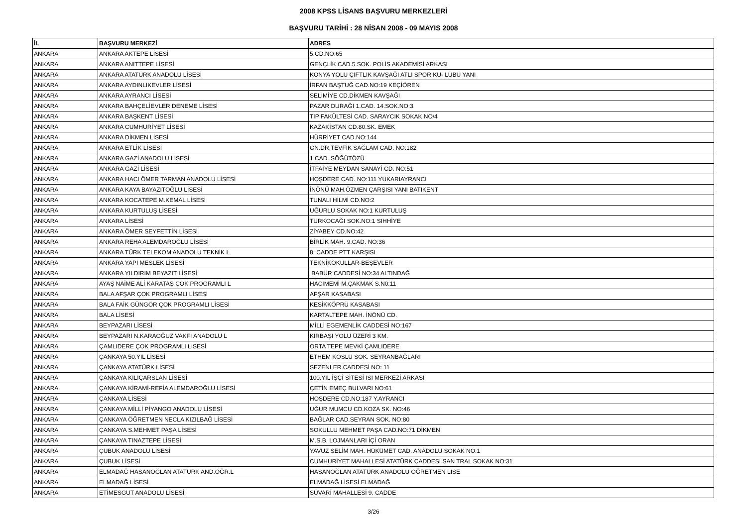2008 KPSS LİSANS BAŞVURU MERKEZLERİ
BAŞVURU TARİHİ : 28 NİSAN 2008 - 09 MAYIS 2008
| İL | BAŞVURU MERKEZİ | ADRES |
| --- | --- | --- |
| ANKARA | ANKARA AKTEPE LİSESİ | 5.CD.NO:65 |
| ANKARA | ANKARA ANITTEPE LİSESİ | GENÇLİK CAD.5.SOK. POLİS AKADEMİSİ ARKASI |
| ANKARA | ANKARA ATATÜRK ANADOLU LİSESİ | KONYA YOLU ÇIFTLIK KAVŞAĞI ATLI SPOR KU- LÜBÜ YANI |
| ANKARA | ANKARA AYDINLIKEVLER LİSESİ | İRFAN BAŞTUĞ CAD.NO:19 KEÇİÖREN |
| ANKARA | ANKARA AYRANCI LİSESİ | SELİMİYE CD.DİKMEN KAVŞAĞI |
| ANKARA | ANKARA BAHÇELİEVLER DENEME LİSESİ | PAZAR DURAĞI 1.CAD. 14.SOK.NO:3 |
| ANKARA | ANKARA BAŞKENT LİSESİ | TIP FAKÜLTESİ CAD. SARAYCIK SOKAK NO/4 |
| ANKARA | ANKARA CUMHURİYET LİSESİ | KAZAKİSTAN CD.80.SK. EMEK |
| ANKARA | ANKARA DİKMEN LİSESİ | HÜRRİYET CAD.NO:144 |
| ANKARA | ANKARA ETLİK LİSESİ | GN.DR.TEVFİK SAĞLAM CAD. NO:182 |
| ANKARA | ANKARA GAZİ ANADOLU LİSESİ | 1.CAD. SÖĞÜTÖZÜ |
| ANKARA | ANKARA GAZİ LİSESİ | İTFAİYE MEYDAN SANAYİ CD. NO:51 |
| ANKARA | ANKARA HACI ÖMER TARMAN ANADOLU LİSESİ | HOŞDERE CAD. NO:111 YUKARIAYRANCI |
| ANKARA | ANKARA KAYA BAYAZITOĞLU LİSESİ | İNÖNÜ MAH.ÖZMEN ÇARŞISI YANI BATIKENT |
| ANKARA | ANKARA KOCATEPE M.KEMAL LİSESİ | TUNALI HİLMİ CD.NO:2 |
| ANKARA | ANKARA KURTULUŞ LİSESİ | UĞURLU SOKAK NO:1 KURTULUŞ |
| ANKARA | ANKARA LİSESİ | TÜRKOCAĞI SOK.NO:1 SIHHİYE |
| ANKARA | ANKARA ÖMER SEYFETTİN LİSESİ | ZİYABEY CD.NO:42 |
| ANKARA | ANKARA REHA ALEMDAROĞLU LİSESİ | BİRLİK MAH. 9.CAD. NO:36 |
| ANKARA | ANKARA TÜRK TELEKOM ANADOLU TEKNİK L | 8. CADDE PTT KARŞISI |
| ANKARA | ANKARA YAPI MESLEK LİSESİ | TEKNİKOKULLAR-BEŞEVLER |
| ANKARA | ANKARA YILDIRIM BEYAZIT LİSESİ | BABÜR CADDESİ NO:34 ALTINDAĞ |
| ANKARA | AYAŞ NAİME ALİ KARATAŞ ÇOK PROGRAMLI L | HACIMEMİ M.ÇAKMAK S.N0:11 |
| ANKARA | BALA AFŞAR ÇOK PROGRAMLI LİSESİ | AFŞAR KASABASI |
| ANKARA | BALA FAİK GÜNGÖR ÇOK PROGRAMLI LİSESİ | KESİKKÖPRÜ KASABASI |
| ANKARA | BALA LİSESİ | KARTALTEPE MAH. İNÖNÜ CD. |
| ANKARA | BEYPAZARI LİSESİ | MİLLİ EGEMENLİK CADDESİ NO:167 |
| ANKARA | BEYPAZARI N.KARAOĞUZ VAKFI ANADOLU L | KIRBAŞI YOLU ÜZERİ 3 KM. |
| ANKARA | ÇAMLIDERE ÇOK PROGRAMLI LİSESİ | ORTA TEPE MEVKİ ÇAMLIDERE |
| ANKARA | ÇANKAYA 50.YIL LİSESİ | ETHEM KÖSLÜ SOK. SEYRANBAĞLARI |
| ANKARA | ÇANKAYA ATATÜRK LİSESİ | SEZENLER CADDESİ NO: 11 |
| ANKARA | ÇANKAYA KILIÇARSLAN LİSESİ | 100.YIL İŞÇİ SİTESİ ISI MERKEZİ ARKASI |
| ANKARA | ÇANKAYA KİRAMİ-REFİA ALEMDAROĞLU LİSESİ | ÇETİN EMEÇ BULVARI NO:61 |
| ANKARA | ÇANKAYA LİSESİ | HOŞDERE CD.NO:187 Y.AYRANCI |
| ANKARA | ÇANKAYA MİLLİ PİYANGO ANADOLU LİSESİ | UĞUR MUMCU CD.KOZA SK. NO:46 |
| ANKARA | ÇANKAYA ÖĞRETMEN NECLA KIZILBAĞ LİSESİ | BAĞLAR CAD.SEYRAN SOK. NO:80 |
| ANKARA | ÇANKAYA S.MEHMET PAŞA LİSESİ | SOKULLU MEHMET PAŞA CAD.NO:71 DİKMEN |
| ANKARA | ÇANKAYA TINAZTEPE LİSESİ | M.S.B. LOJMANLARI İÇİ ORAN |
| ANKARA | ÇUBUK ANADOLU LİSESİ | YAVUZ SELİM MAH. HÜKÜMET CAD. ANADOLU SOKAK NO:1 |
| ANKARA | ÇUBUK LİSESİ | CUMHURİYET MAHALLESİ ATATÜRK CADDESİ SAN TRAL SOKAK NO:31 |
| ANKARA | ELMADAĞ HASANOĞLAN ATATÜRK AND.ÖĞR.L | HASANOĞLAN ATATÜRK ANADOLU ÖĞRETMEN LISE |
| ANKARA | ELMADAĞ LİSESİ | ELMADAĞ LİSESİ ELMADAĞ |
| ANKARA | ETİMESGUT ANADOLU LİSESİ | SÜVARİ MAHALLESİ 9. CADDE |
3/26